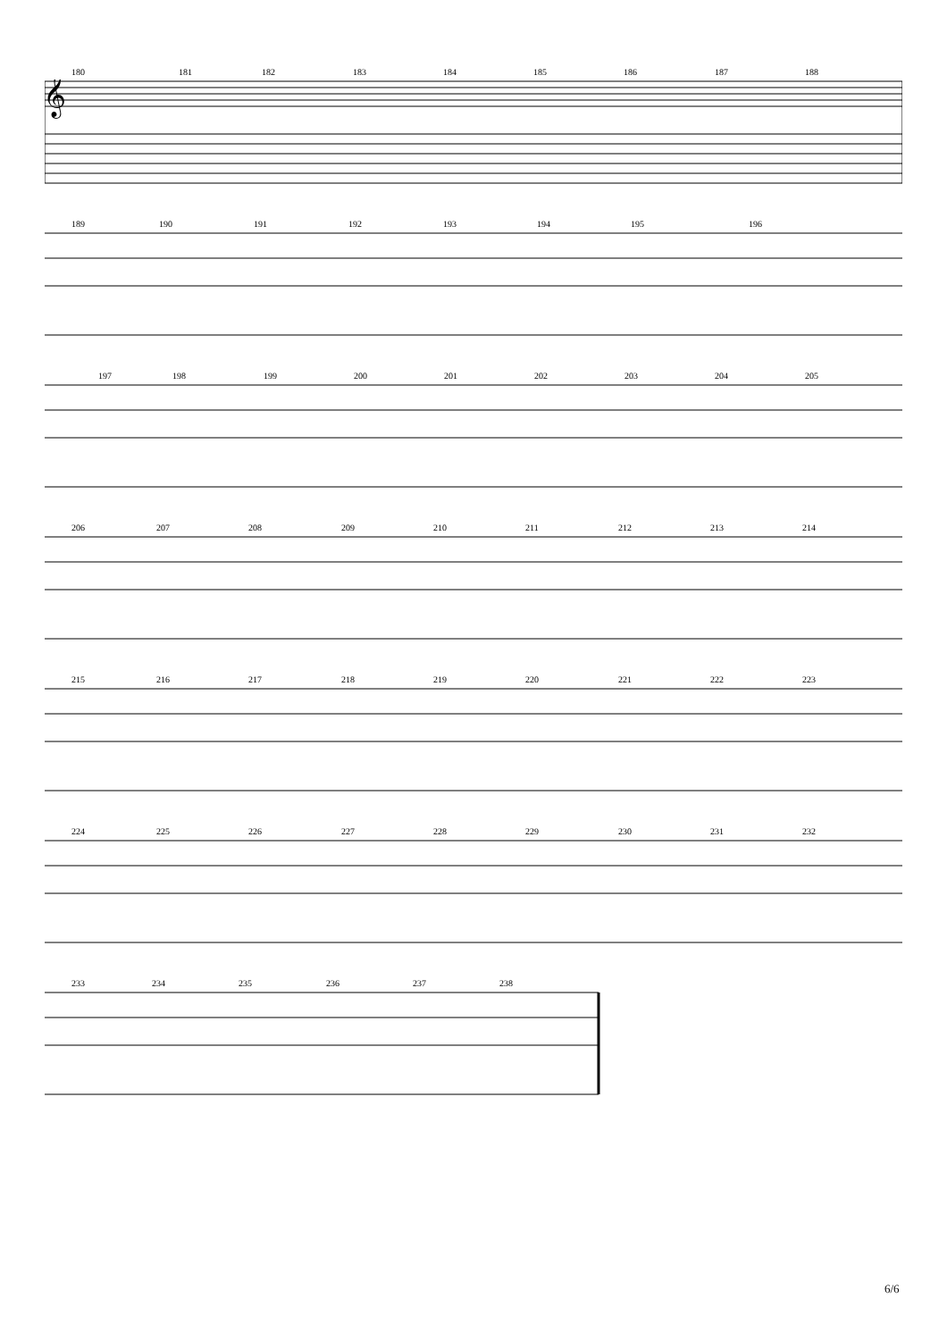180 181 182 183 184 185 186 187 188
𝄞
189 190 191 192 193 194 195 196
197 198 199 200 201 202 203 204 205
206 207 208 209 210 211 212 213 214
215 216 217 218 219 220 221 222 223
224 225 226 227 228 229 230 231 232
233 234 235 236 237 238
6/6